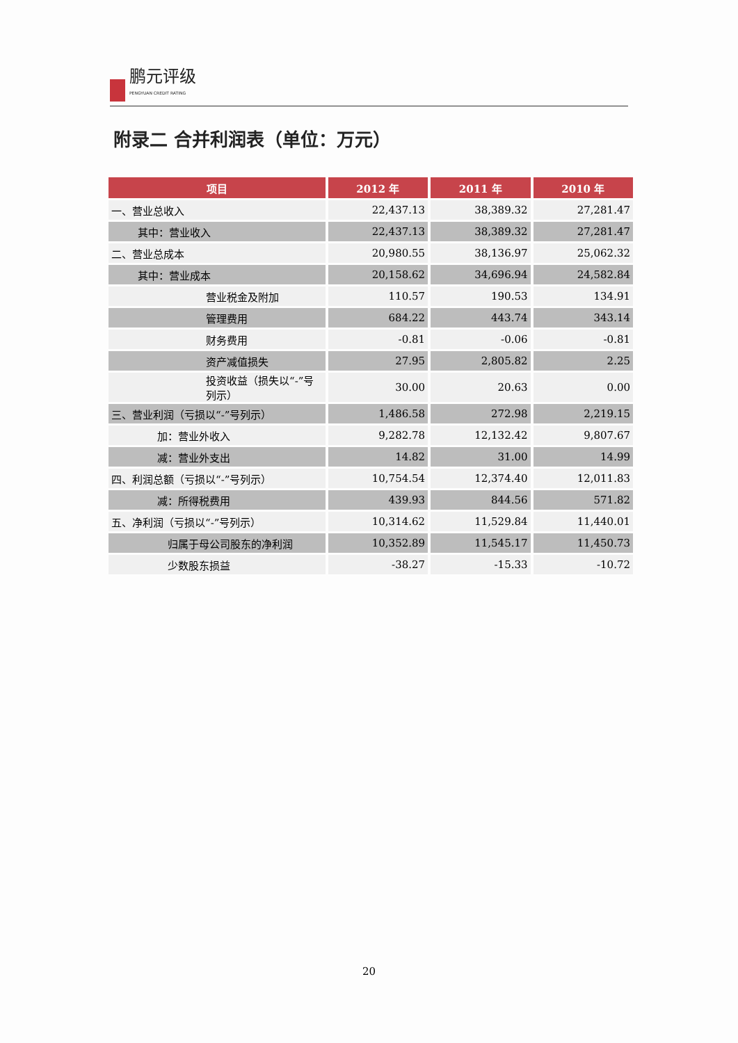鹏元评级
PENGYUAN CREDIT RATING
附录二 合并利润表（单位：万元）
| 项目 | 2012 年 | 2011 年 | 2010 年 |
| --- | --- | --- | --- |
| 一、营业总收入 | 22,437.13 | 38,389.32 | 27,281.47 |
| 其中：营业收入 | 22,437.13 | 38,389.32 | 27,281.47 |
| 二、营业总成本 | 20,980.55 | 38,136.97 | 25,062.32 |
| 其中：营业成本 | 20,158.62 | 34,696.94 | 24,582.84 |
| 营业税金及附加 | 110.57 | 190.53 | 134.91 |
| 管理费用 | 684.22 | 443.74 | 343.14 |
| 财务费用 | -0.81 | -0.06 | -0.81 |
| 资产减值损失 | 27.95 | 2,805.82 | 2.25 |
| 投资收益（损失以“-”号列示） | 30.00 | 20.63 | 0.00 |
| 三、营业利润（亏损以“-”号列示） | 1,486.58 | 272.98 | 2,219.15 |
| 加：营业外收入 | 9,282.78 | 12,132.42 | 9,807.67 |
| 减：营业外支出 | 14.82 | 31.00 | 14.99 |
| 四、利润总额（亏损以“-”号列示） | 10,754.54 | 12,374.40 | 12,011.83 |
| 减：所得税费用 | 439.93 | 844.56 | 571.82 |
| 五、净利润（亏损以“-”号列示） | 10,314.62 | 11,529.84 | 11,440.01 |
| 归属于母公司股东的净利润 | 10,352.89 | 11,545.17 | 11,450.73 |
| 少数股东损益 | -38.27 | -15.33 | -10.72 |
20